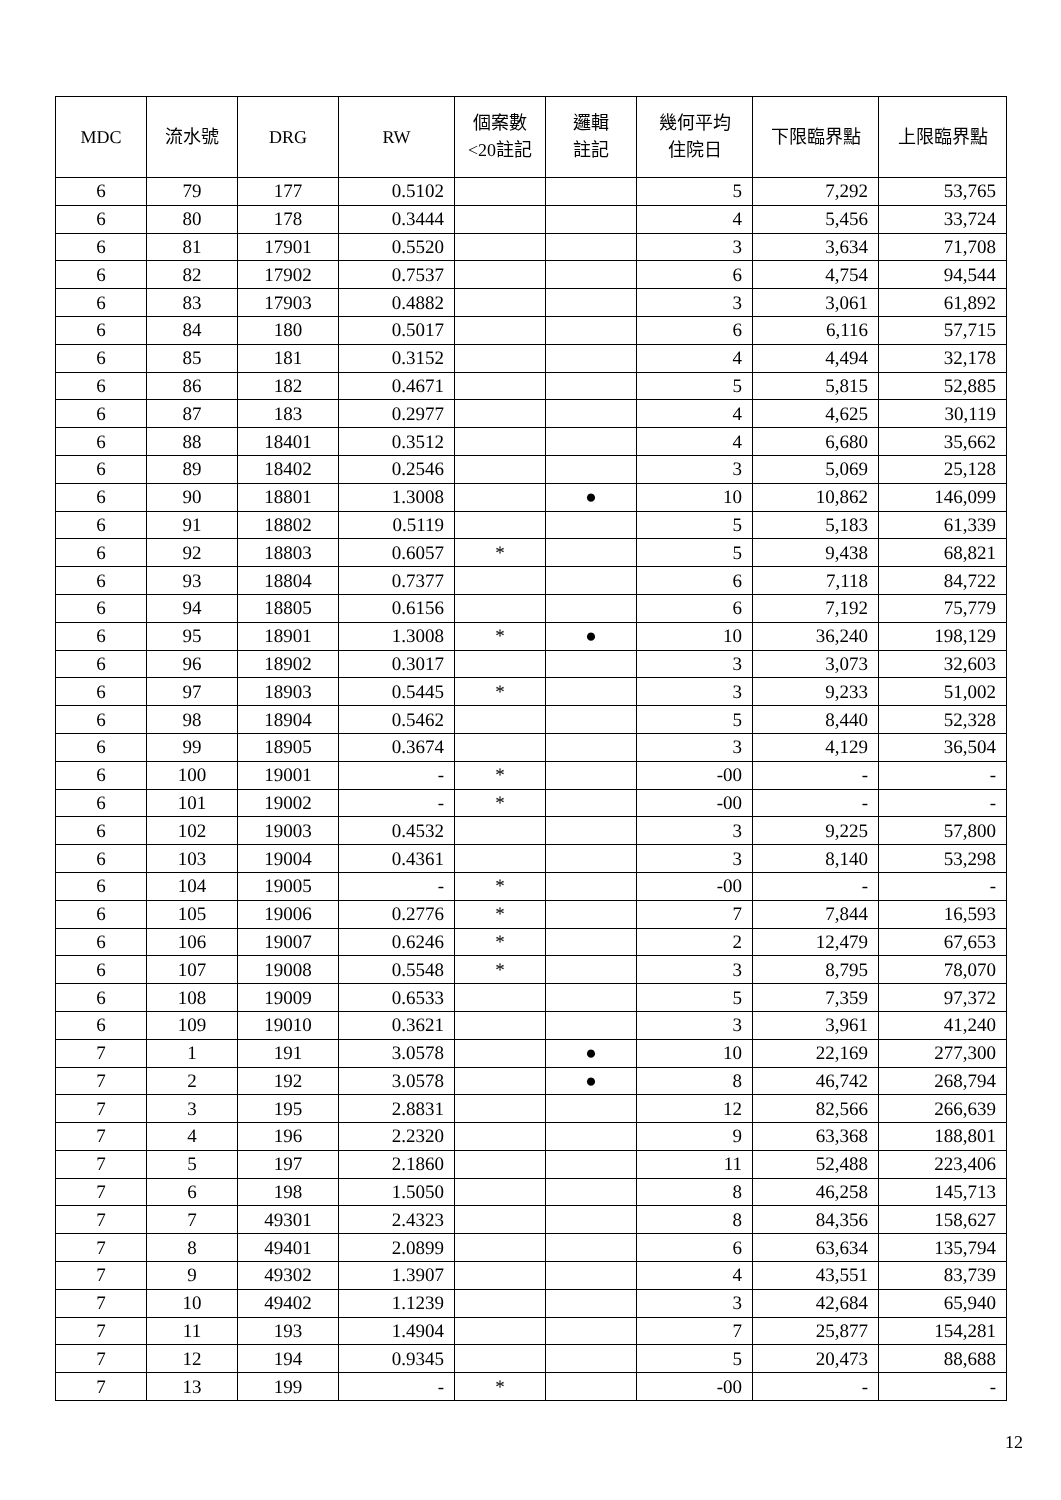| MDC | 流水號 | DRG | RW | 個案數 <20註記 | 邏輯 註記 | 幾何平均 住院日 | 下限臨界點 | 上限臨界點 |
| --- | --- | --- | --- | --- | --- | --- | --- | --- |
| 6 | 79 | 177 | 0.5102 | | | 5 | 7,292 | 53,765 |
| 6 | 80 | 178 | 0.3444 | | | 4 | 5,456 | 33,724 |
| 6 | 81 | 17901 | 0.5520 | | | 3 | 3,634 | 71,708 |
| 6 | 82 | 17902 | 0.7537 | | | 6 | 4,754 | 94,544 |
| 6 | 83 | 17903 | 0.4882 | | | 3 | 3,061 | 61,892 |
| 6 | 84 | 180 | 0.5017 | | | 6 | 6,116 | 57,715 |
| 6 | 85 | 181 | 0.3152 | | | 4 | 4,494 | 32,178 |
| 6 | 86 | 182 | 0.4671 | | | 5 | 5,815 | 52,885 |
| 6 | 87 | 183 | 0.2977 | | | 4 | 4,625 | 30,119 |
| 6 | 88 | 18401 | 0.3512 | | | 4 | 6,680 | 35,662 |
| 6 | 89 | 18402 | 0.2546 | | | 3 | 5,069 | 25,128 |
| 6 | 90 | 18801 | 1.3008 | | ● | 10 | 10,862 | 146,099 |
| 6 | 91 | 18802 | 0.5119 | | | 5 | 5,183 | 61,339 |
| 6 | 92 | 18803 | 0.6057 | * | | 5 | 9,438 | 68,821 |
| 6 | 93 | 18804 | 0.7377 | | | 6 | 7,118 | 84,722 |
| 6 | 94 | 18805 | 0.6156 | | | 6 | 7,192 | 75,779 |
| 6 | 95 | 18901 | 1.3008 | * | ● | 10 | 36,240 | 198,129 |
| 6 | 96 | 18902 | 0.3017 | | | 3 | 3,073 | 32,603 |
| 6 | 97 | 18903 | 0.5445 | * | | 3 | 9,233 | 51,002 |
| 6 | 98 | 18904 | 0.5462 | | | 5 | 8,440 | 52,328 |
| 6 | 99 | 18905 | 0.3674 | | | 3 | 4,129 | 36,504 |
| 6 | 100 | 19001 | - | * | | -00 | - | - |
| 6 | 101 | 19002 | - | * | | -00 | - | - |
| 6 | 102 | 19003 | 0.4532 | | | 3 | 9,225 | 57,800 |
| 6 | 103 | 19004 | 0.4361 | | | 3 | 8,140 | 53,298 |
| 6 | 104 | 19005 | - | * | | -00 | - | - |
| 6 | 105 | 19006 | 0.2776 | * | | 7 | 7,844 | 16,593 |
| 6 | 106 | 19007 | 0.6246 | * | | 2 | 12,479 | 67,653 |
| 6 | 107 | 19008 | 0.5548 | * | | 3 | 8,795 | 78,070 |
| 6 | 108 | 19009 | 0.6533 | | | 5 | 7,359 | 97,372 |
| 6 | 109 | 19010 | 0.3621 | | | 3 | 3,961 | 41,240 |
| 7 | 1 | 191 | 3.0578 | | ● | 10 | 22,169 | 277,300 |
| 7 | 2 | 192 | 3.0578 | | ● | 8 | 46,742 | 268,794 |
| 7 | 3 | 195 | 2.8831 | | | 12 | 82,566 | 266,639 |
| 7 | 4 | 196 | 2.2320 | | | 9 | 63,368 | 188,801 |
| 7 | 5 | 197 | 2.1860 | | | 11 | 52,488 | 223,406 |
| 7 | 6 | 198 | 1.5050 | | | 8 | 46,258 | 145,713 |
| 7 | 7 | 49301 | 2.4323 | | | 8 | 84,356 | 158,627 |
| 7 | 8 | 49401 | 2.0899 | | | 6 | 63,634 | 135,794 |
| 7 | 9 | 49302 | 1.3907 | | | 4 | 43,551 | 83,739 |
| 7 | 10 | 49402 | 1.1239 | | | 3 | 42,684 | 65,940 |
| 7 | 11 | 193 | 1.4904 | | | 7 | 25,877 | 154,281 |
| 7 | 12 | 194 | 0.9345 | | | 5 | 20,473 | 88,688 |
| 7 | 13 | 199 | - | * | | -00 | - | - |
12